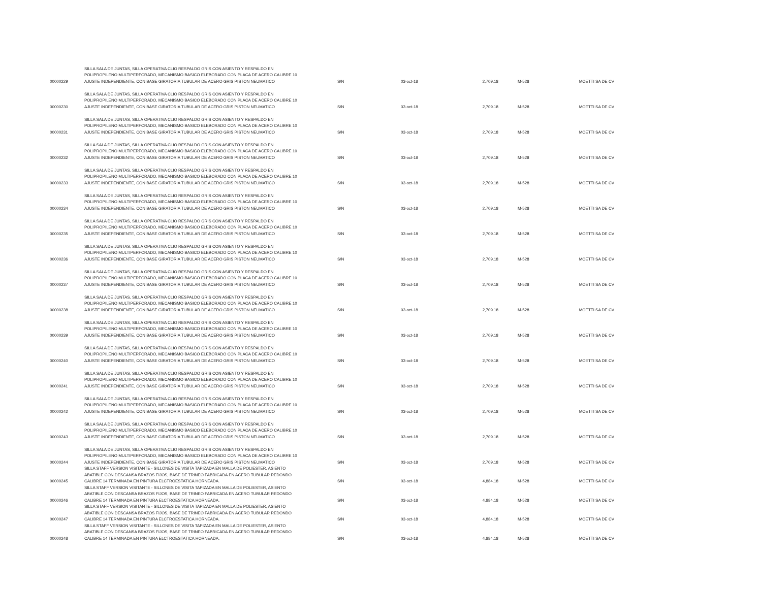| 00000229 | SILLA SALA DE JUNTAS, SILLA OPERATIVA CLIO RESPALDO GRIS CON ASIENTO Y RESPALDO EN POLIPROPILENO MULTIPERFORADO, MECANISMO BASICO ELEBORADO CON PLACA DE ACERO CALIBRE 10 AJUSTE INDEPENDIENTE, CON BASE GIRATORIA TUBULAR DE ACERO GRIS PISTON NEUMATICO | S/N | 03-oct-18 | 2,709.18 | M-528 | MOETTI SA DE CV |
| 00000230 | SILLA SALA DE JUNTAS, SILLA OPERATIVA CLIO RESPALDO GRIS CON ASIENTO Y RESPALDO EN POLIPROPILENO MULTIPERFORADO, MECANISMO BASICO ELEBORADO CON PLACA DE ACERO CALIBRE 10 AJUSTE INDEPENDIENTE, CON BASE GIRATORIA TUBULAR DE ACERO GRIS PISTON NEUMATICO | S/N | 03-oct-18 | 2,709.18 | M-528 | MOETTI SA DE CV |
| 00000231 | SILLA SALA DE JUNTAS, SILLA OPERATIVA CLIO RESPALDO GRIS CON ASIENTO Y RESPALDO EN POLIPROPILENO MULTIPERFORADO, MECANISMO BASICO ELEBORADO CON PLACA DE ACERO CALIBRE 10 AJUSTE INDEPENDIENTE, CON BASE GIRATORIA TUBULAR DE ACERO GRIS PISTON NEUMATICO | S/N | 03-oct-18 | 2,709.18 | M-528 | MOETTI SA DE CV |
| 00000232 | SILLA SALA DE JUNTAS, SILLA OPERATIVA CLIO RESPALDO GRIS CON ASIENTO Y RESPALDO EN POLIPROPILENO MULTIPERFORADO, MECANISMO BASICO ELEBORADO CON PLACA DE ACERO CALIBRE 10 AJUSTE INDEPENDIENTE, CON BASE GIRATORIA TUBULAR DE ACERO GRIS PISTON NEUMATICO | S/N | 03-oct-18 | 2,709.18 | M-528 | MOETTI SA DE CV |
| 00000233 | SILLA SALA DE JUNTAS, SILLA OPERATIVA CLIO RESPALDO GRIS CON ASIENTO Y RESPALDO EN POLIPROPILENO MULTIPERFORADO, MECANISMO BASICO ELEBORADO CON PLACA DE ACERO CALIBRE 10 AJUSTE INDEPENDIENTE, CON BASE GIRATORIA TUBULAR DE ACERO GRIS PISTON NEUMATICO | S/N | 03-oct-18 | 2,709.18 | M-528 | MOETTI SA DE CV |
| 00000234 | SILLA SALA DE JUNTAS, SILLA OPERATIVA CLIO RESPALDO GRIS CON ASIENTO Y RESPALDO EN POLIPROPILENO MULTIPERFORADO, MECANISMO BASICO ELEBORADO CON PLACA DE ACERO CALIBRE 10 AJUSTE INDEPENDIENTE, CON BASE GIRATORIA TUBULAR DE ACERO GRIS PISTON NEUMATICO | S/N | 03-oct-18 | 2,709.18 | M-528 | MOETTI SA DE CV |
| 00000235 | SILLA SALA DE JUNTAS, SILLA OPERATIVA CLIO RESPALDO GRIS CON ASIENTO Y RESPALDO EN POLIPROPILENO MULTIPERFORADO, MECANISMO BASICO ELEBORADO CON PLACA DE ACERO CALIBRE 10 AJUSTE INDEPENDIENTE, CON BASE GIRATORIA TUBULAR DE ACERO GRIS PISTON NEUMATICO | S/N | 03-oct-18 | 2,709.18 | M-528 | MOETTI SA DE CV |
| 00000236 | SILLA SALA DE JUNTAS, SILLA OPERATIVA CLIO RESPALDO GRIS CON ASIENTO Y RESPALDO EN POLIPROPILENO MULTIPERFORADO, MECANISMO BASICO ELEBORADO CON PLACA DE ACERO CALIBRE 10 AJUSTE INDEPENDIENTE, CON BASE GIRATORIA TUBULAR DE ACERO GRIS PISTON NEUMATICO | S/N | 03-oct-18 | 2,709.18 | M-528 | MOETTI SA DE CV |
| 00000237 | SILLA SALA DE JUNTAS, SILLA OPERATIVA CLIO RESPALDO GRIS CON ASIENTO Y RESPALDO EN POLIPROPILENO MULTIPERFORADO, MECANISMO BASICO ELEBORADO CON PLACA DE ACERO CALIBRE 10 AJUSTE INDEPENDIENTE, CON BASE GIRATORIA TUBULAR DE ACERO GRIS PISTON NEUMATICO | S/N | 03-oct-18 | 2,709.18 | M-528 | MOETTI SA DE CV |
| 00000238 | SILLA SALA DE JUNTAS, SILLA OPERATIVA CLIO RESPALDO GRIS CON ASIENTO Y RESPALDO EN POLIPROPILENO MULTIPERFORADO, MECANISMO BASICO ELEBORADO CON PLACA DE ACERO CALIBRE 10 AJUSTE INDEPENDIENTE, CON BASE GIRATORIA TUBULAR DE ACERO GRIS PISTON NEUMATICO | S/N | 03-oct-18 | 2,709.18 | M-528 | MOETTI SA DE CV |
| 00000239 | SILLA SALA DE JUNTAS, SILLA OPERATIVA CLIO RESPALDO GRIS CON ASIENTO Y RESPALDO EN POLIPROPILENO MULTIPERFORADO, MECANISMO BASICO ELEBORADO CON PLACA DE ACERO CALIBRE 10 AJUSTE INDEPENDIENTE, CON BASE GIRATORIA TUBULAR DE ACERO GRIS PISTON NEUMATICO | S/N | 03-oct-18 | 2,709.18 | M-528 | MOETTI SA DE CV |
| 00000240 | SILLA SALA DE JUNTAS, SILLA OPERATIVA CLIO RESPALDO GRIS CON ASIENTO Y RESPALDO EN POLIPROPILENO MULTIPERFORADO, MECANISMO BASICO ELEBORADO CON PLACA DE ACERO CALIBRE 10 AJUSTE INDEPENDIENTE, CON BASE GIRATORIA TUBULAR DE ACERO GRIS PISTON NEUMATICO | S/N | 03-oct-18 | 2,709.18 | M-528 | MOETTI SA DE CV |
| 00000241 | SILLA SALA DE JUNTAS, SILLA OPERATIVA CLIO RESPALDO GRIS CON ASIENTO Y RESPALDO EN POLIPROPILENO MULTIPERFORADO, MECANISMO BASICO ELEBORADO CON PLACA DE ACERO CALIBRE 10 AJUSTE INDEPENDIENTE, CON BASE GIRATORIA TUBULAR DE ACERO GRIS PISTON NEUMATICO | S/N | 03-oct-18 | 2,709.18 | M-528 | MOETTI SA DE CV |
| 00000242 | SILLA SALA DE JUNTAS, SILLA OPERATIVA CLIO RESPALDO GRIS CON ASIENTO Y RESPALDO EN POLIPROPILENO MULTIPERFORADO, MECANISMO BASICO ELEBORADO CON PLACA DE ACERO CALIBRE 10 AJUSTE INDEPENDIENTE, CON BASE GIRATORIA TUBULAR DE ACERO GRIS PISTON NEUMATICO | S/N | 03-oct-18 | 2,709.18 | M-528 | MOETTI SA DE CV |
| 00000243 | SILLA SALA DE JUNTAS, SILLA OPERATIVA CLIO RESPALDO GRIS CON ASIENTO Y RESPALDO EN POLIPROPILENO MULTIPERFORADO, MECANISMO BASICO ELEBORADO CON PLACA DE ACERO CALIBRE 10 AJUSTE INDEPENDIENTE, CON BASE GIRATORIA TUBULAR DE ACERO GRIS PISTON NEUMATICO | S/N | 03-oct-18 | 2,709.18 | M-528 | MOETTI SA DE CV |
| 00000244 | SILLA SALA DE JUNTAS, SILLA OPERATIVA CLIO RESPALDO GRIS CON ASIENTO Y RESPALDO EN POLIPROPILENO MULTIPERFORADO, MECANISMO BASICO ELEBORADO CON PLACA DE ACERO CALIBRE 10 AJUSTE INDEPENDIENTE, CON BASE GIRATORIA TUBULAR DE ACERO GRIS PISTON NEUMATICO | S/N | 03-oct-18 | 2,709.18 | M-528 | MOETTI SA DE CV |
| 00000245 | SILLA STAFF VERSION VISITANTE - SILLONES DE VISITA TAPIZADA EN MALLA DE POLIESTER, ASIENTO ABATIBLE CON DESCANSA BRAZOS FIJOS, BASE DE TRINEO FABRICADA EN ACERO TUBULAR REDONDO CALIBRE 14 TERMINADA EN PINTURA ELCTROESTATICA HORNEADA. | S/N | 03-oct-18 | 4,884.18 | M-528 | MOETTI SA DE CV |
| 00000246 | SILLA STAFF VERSION VISITANTE - SILLONES DE VISITA TAPIZADA EN MALLA DE POLIESTER, ASIENTO ABATIBLE CON DESCANSA BRAZOS FIJOS, BASE DE TRINEO FABRICADA EN ACERO TUBULAR REDONDO CALIBRE 14 TERMINADA EN PINTURA ELCTROESTATICA HORNEADA. | S/N | 03-oct-18 | 4,884.18 | M-528 | MOETTI SA DE CV |
| 00000247 | SILLA STAFF VERSION VISITANTE - SILLONES DE VISITA TAPIZADA EN MALLA DE POLIESTER, ASIENTO ABATIBLE CON DESCANSA BRAZOS FIJOS, BASE DE TRINEO FABRICADA EN ACERO TUBULAR REDONDO CALIBRE 14 TERMINADA EN PINTURA ELCTROESTATICA HORNEADA. | S/N | 03-oct-18 | 4,884.18 | M-528 | MOETTI SA DE CV |
| 00000248 | SILLA STAFF VERSION VISITANTE - SILLONES DE VISITA TAPIZADA EN MALLA DE POLIESTER, ASIENTO ABATIBLE CON DESCANSA BRAZOS FIJOS, BASE DE TRINEO FABRICADA EN ACERO TUBULAR REDONDO CALIBRE 14 TERMINADA EN PINTURA ELCTROESTATICA HORNEADA. | S/N | 03-oct-18 | 4,884.18 | M-528 | MOETTI SA DE CV |